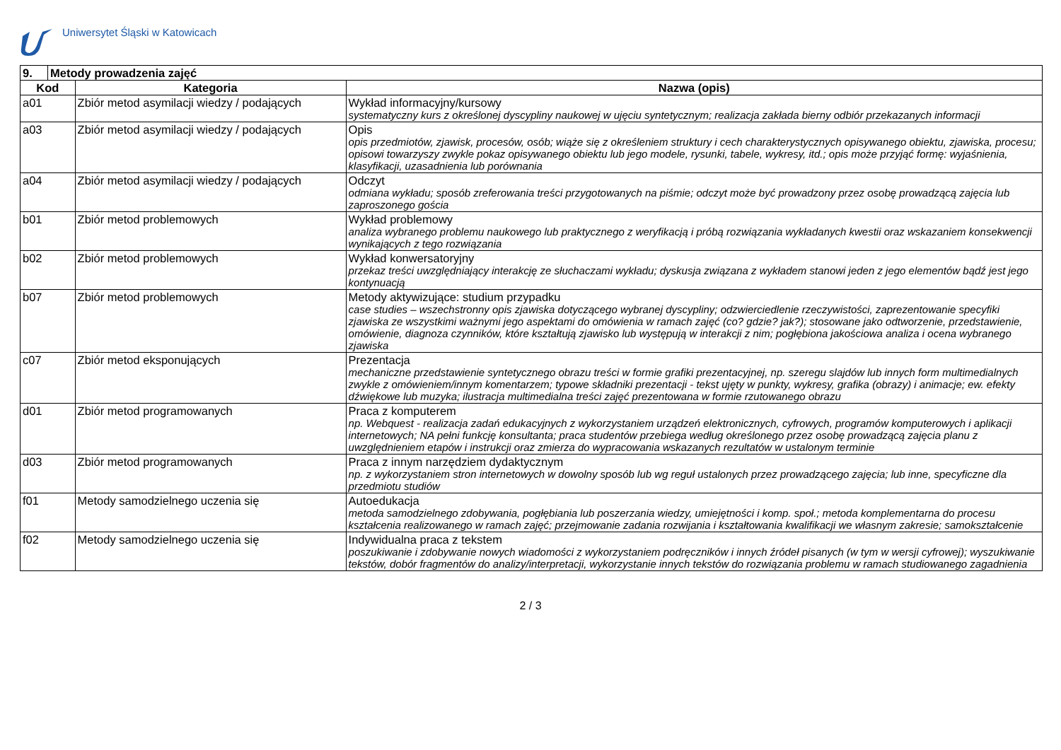Uniwersytet Śląski w Katowicach
| 9. | Metody prowadzenia zajęć | | |
| Kod | | Kategoria | Nazwa (opis) |
| a01 | | Zbiór metod asymilacji wiedzy / podających | Wykład informacyjny/kursowy systematyczny kurs z określonej dyscypliny naukowej w ujęciu syntetycznym; realizacja zakłada bierny odbiór przekazanych informacji |
| a03 | | Zbiór metod asymilacji wiedzy / podających | Opis opis przedmiotów, zjawisk, procesów, osób; wiąże się z określeniem struktury i cech charakterystycznych opisywanego obiektu, zjawiska, procesu; opisowi towarzyszy zwykle pokaz opisywanego obiektu lub jego modele, rysunki, tabele, wykresy, itd.; opis może przyjąć formę: wyjaśnienia, klasyfikacji, uzasadnienia lub porównania |
| a04 | | Zbiór metod asymilacji wiedzy / podających | Odczyt odmiana wykładu; sposób zreferowania treści przygotowanych na piśmie; odczyt może być prowadzony przez osobę prowadzącą zajęcia lub zaproszonego gościa |
| b01 | | Zbiór metod problemowych | Wykład problemowy analiza wybranego problemu naukowego lub praktycznego z weryfikacją i próbą rozwiązania wykładanych kwestii oraz wskazaniem konsekwencji wynikających z tego rozwiązania |
| b02 | | Zbiór metod problemowych | Wykład konwersatoryjny przekaz treści uwzględniający interakcję ze słuchaczami wykładu; dyskusja związana z wykładem stanowi jeden z jego elementów bądź jest jego kontynuacją |
| b07 | | Zbiór metod problemowych | Metody aktywizujące: studium przypadku case studies – wszechstronny opis zjawiska dotyczącego wybranej dyscypliny; odzwierciedlenie rzeczywistości, zaprezentowanie specyfiki zjawiska ze wszystkimi ważnymi jego aspektami do omówienia w ramach zajęć (co? gdzie? jak?); stosowane jako odtworzenie, przedstawienie, omówienie, diagnoza czynników, które kształtują zjawisko lub występują w interakcji z nim; pogłębiona jakościowa analiza i ocena wybranego zjawiska |
| c07 | | Zbiór metod eksponujących | Prezentacja mechaniczne przedstawienie syntetycznego obrazu treści w formie grafiki prezentacyjnej, np. szeregu slajdów lub innych form multimedialnych zwykle z omówieniem/innym komentarzem; typowe składniki prezentacji - tekst ujęty w punkty, wykresy, grafika (obrazy) i animacje; ew. efekty dźwiękowe lub muzyka; ilustracja multimedialna treści zajęć prezentowana w formie rzutowanego obrazu |
| d01 | | Zbiór metod programowanych | Praca z komputerem np. Webquest - realizacja zadań edukacyjnych z wykorzystaniem urządzeń elektronicznych, cyfrowych, programów komputerowych i aplikacji internetowych; NA pełni funkcję konsultanta; praca studentów przebiega według określonego przez osobę prowadzącą zajęcia planu z uwzględnieniem etapów i instrukcji oraz zmierza do wypracowania wskazanych rezultatów w ustalonym terminie |
| d03 | | Zbiór metod programowanych | Praca z innym narzędziem dydaktycznym np. z wykorzystaniem stron internetowych w dowolny sposób lub wg reguł ustalonych przez prowadzącego zajęcia; lub inne, specyficzne dla przedmiotu studiów |
| f01 | | Metody samodzielnego uczenia się | Autoedukacja metoda samodzielnego zdobywania, pogłębiania lub poszerzania wiedzy, umiejętności i komp. społ.; metoda komplementarna do procesu kształcenia realizowanego w ramach zajęć; przejmowanie zadania rozwijania i kształtowania kwalifikacji we własnym zakresie; samokształcenie |
| f02 | | Metody samodzielnego uczenia się | Indywidualna praca z tekstem poszukiwanie i zdobywanie nowych wiadomości z wykorzystaniem podręczników i innych źródeł pisanych (w tym w wersji cyfrowej); wyszukiwanie tekstów, dobór fragmentów do analizy/interpretacji, wykorzystanie innych tekstów do rozwiązania problemu w ramach studiowanego zagadnienia |
2 / 3